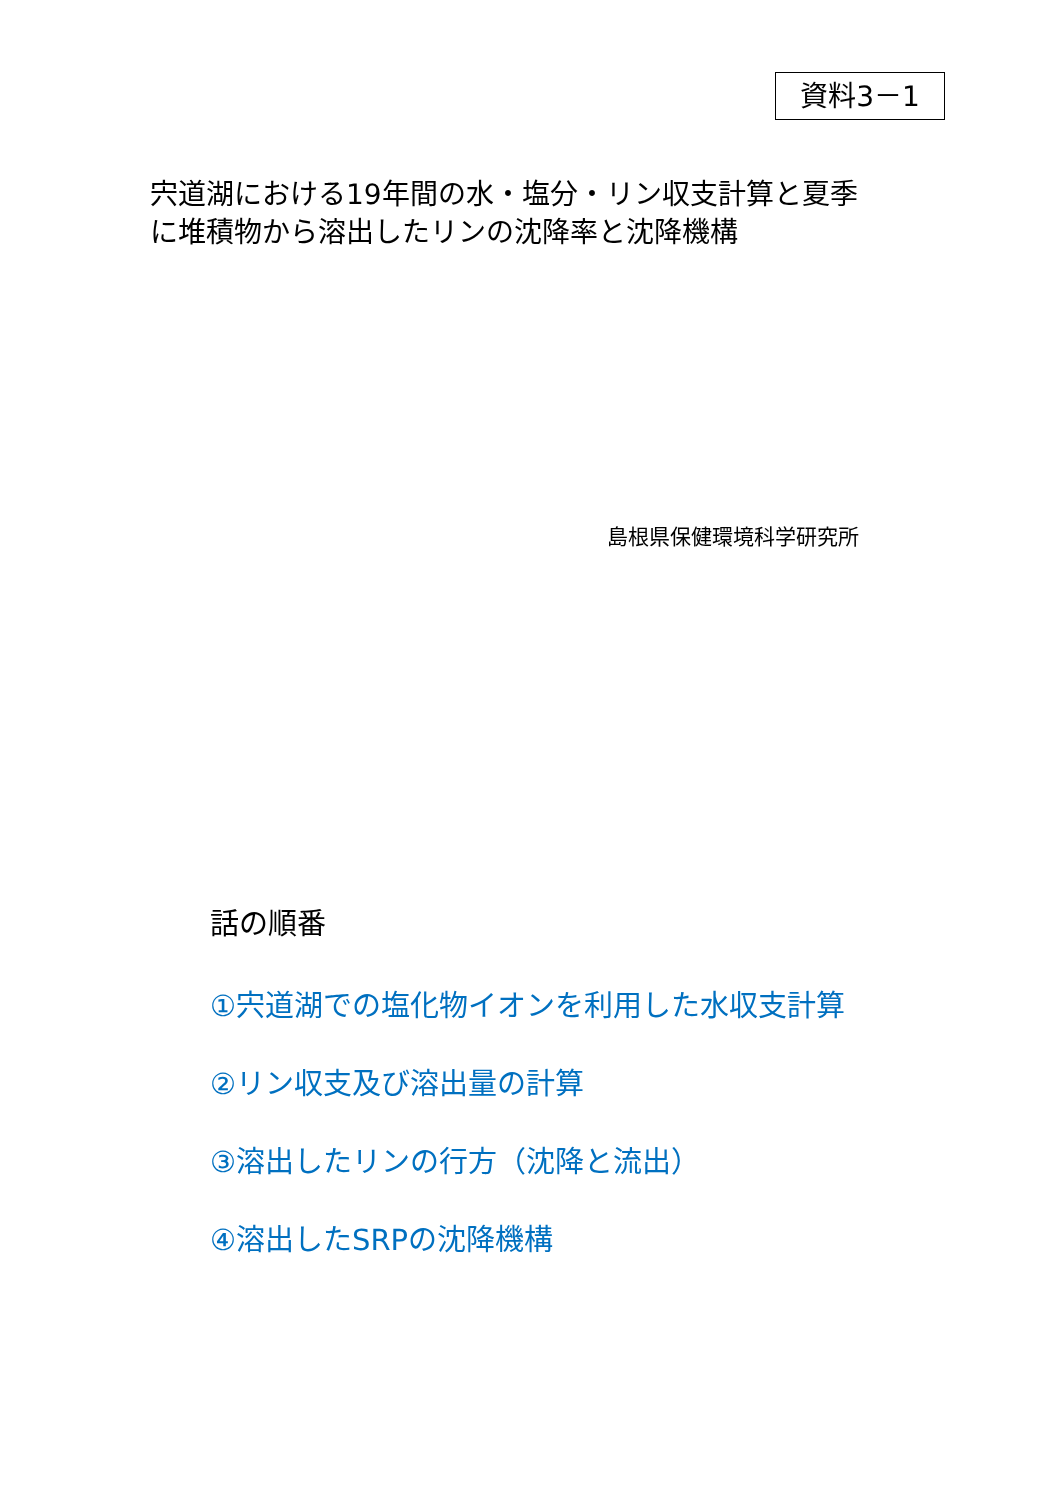資料3－1
宍道湖における19年間の水・塩分・リン収支計算と夏季に堆積物から溶出したリンの沈降率と沈降機構
島根県保健環境科学研究所
話の順番
①宍道湖での塩化物イオンを利用した水収支計算
②リン収支及び溶出量の計算
③溶出したリンの行方（沈降と流出）
④溶出したSRPの沈降機構